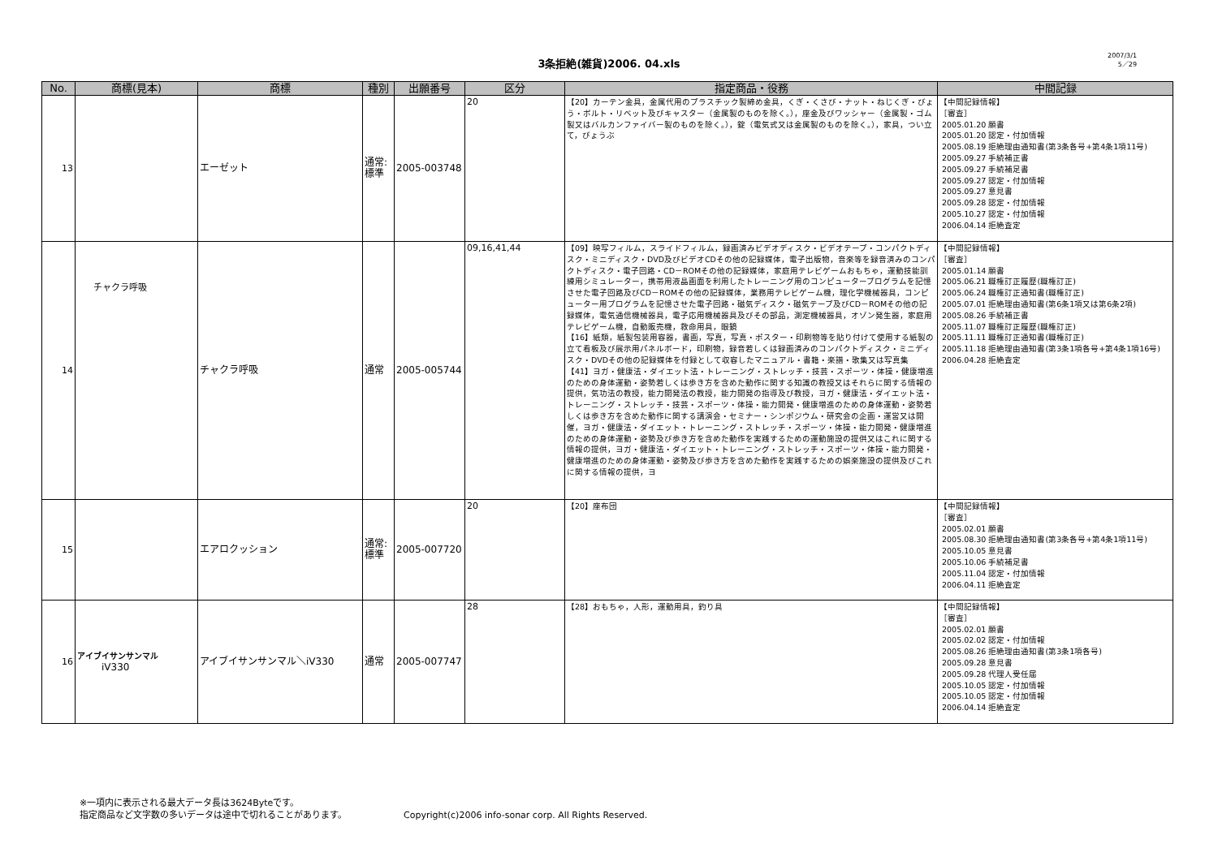3条拒絶(雑貨)2006. 04.xls
2007/3/1
5／29
| No. | 商標(見本) | 商標 | 種別 | 出願番号 | 区分 | 指定商品・役務 | 中間記録 |
| --- | --- | --- | --- | --- | --- | --- | --- |
| 13 | | エーゼット | 通常: 標準 | 2005-003748 | 20 | 【20】カーテン金具，金属代用のプラスチック製締め金具，くぎ・くさび・ナット・ねじくぎ・びょう・ボルト・リベット及びキャスター（金属製のものを除く。），座金及びワッシャー（金属製・ゴム製又はバルカンファイバー製のものを除く。），錠（電気式又は金属製のものを除く。），家具，つい立て，びょうぶ | 【中間記録情報】 ［審査］ 2005.01.20 願書 2005.01.20 認定・付加情報 2005.08.19 拒絶理由通知書(第3条各号+第4条1項11号) 2005.09.27 手続補正書 2005.09.27 手続補足書 2005.09.27 認定・付加情報 2005.09.27 意見書 2005.09.28 認定・付加情報 2005.10.27 認定・付加情報 2006.04.14 拒絶査定 |
| 14 | チャクラ呼吸 | チャクラ呼吸 | 通常 | 2005-005744 | 09,16,41,44 | 【09】映写フィルム，スライドフィルム，録画済みビデオディスク・ビデオテープ・コンパクトディスク・ミニディスク・DVD及びビデオCDその他の記録媒体，電子出版物，音楽等を録音済みのコンパクトディスク・電子回路・CD－ROMその他の記録媒体，家庭用テレビゲームおもちゃ，運動技能訓練用シミュレーター，携帯用液晶画面を利用したトレーニング用のコンピュータープログラムを記憶させた電子回路及びCD－ROMその他の記録媒体，業務用テレビゲーム機，理化学機械器具，コンピューター用プログラムを記憶させた電子回路・磁気ディスク・磁気テープ及びCD－ROMその他の記録媒体，電気通信機械器具，電子応用機械器具及びその部品，測定機械器具，オゾン発生器，家庭用テレビゲーム機，自動販売機，救命用具，眼鏡 【16】紙類，紙製包装用容器，書画，写真，写真・ポスター・印刷物等を貼り付けて使用する紙製の立て看板及び展示用パネルボード，印刷物，録音若しくは録画済みのコンパクトディスク・ミニディスク・DVDその他の記録媒体を付録として収容したマニュアル・書籍・楽譜・歌集又は写真集 【41】ヨガ・健康法・ダイエット法・トレーニング・ストレッチ・技芸・スポーツ・体操・健康増進のための身体運動・姿勢若しくは歩き方を含めた動作に関する知識の教授又はそれらに関する情報の提供，気功法の教授，能力開発法の教授，能力開発の指導及び教授，ヨガ・健康法・ダイエット法・トレーニング・ストレッチ・技芸・スポーツ・体操・能力開発・健康増進のための身体運動・姿勢若しくは歩き方を含めた動作に関する講演会・セミナー・シンポジウム・研究会の企画・運営又は開催，ヨガ・健康法・ダイエット・トレーニング・ストレッチ・スポーツ・体操・能力開発・健康増進のための身体運動・姿勢及び歩き方を含めた動作を実践するための運動施設の提供又はこれに関する情報の提供，ヨガ・健康法・ダイエット・トレーニング・ストレッチ・スポーツ・体操・能力開発・健康増進のための身体運動・姿勢及び歩き方を含めた動作を実践するための娯楽施設の提供及びこれに関する情報の提供，ヨ | 【中間記録情報】 ［審査］ 2005.01.14 願書 2005.06.21 職権訂正履歴(職権訂正) 2005.06.24 職権訂正通知書(職権訂正) 2005.07.01 拒絶理由通知書(第6条1項又は第6条2項) 2005.08.26 手続補正書 2005.11.07 職権訂正履歴(職権訂正) 2005.11.11 職権訂正通知書(職権訂正) 2005.11.18 拒絶理由通知書(第3条1項各号+第4条1項16号) 2006.04.28 拒絶査定 |
| 15 | | エアロクッション | 通常: 標準 | 2005-007720 | 20 | 【20】座布団 | 【中間記録情報】 ［審査］ 2005.02.01 願書 2005.08.30 拒絶理由通知書(第3条各号+第4条1項11号) 2005.10.05 意見書 2005.10.06 手続補足書 2005.11.04 認定・付加情報 2006.04.11 拒絶査定 |
| 16 | アイブイサンサンマル iV330 | アイブイサンサンマル＼iV330 | 通常 | 2005-007747 | 28 | 【28】おもちゃ，人形，運動用具，釣り具 | 【中間記録情報】 ［審査］ 2005.02.01 願書 2005.02.02 認定・付加情報 2005.08.26 拒絶理由通知書(第3条1項各号) 2005.09.28 意見書 2005.09.28 代理人受任届 2005.10.05 認定・付加情報 2005.10.05 認定・付加情報 2006.04.14 拒絶査定 |
※一項内に表示される最大データ長は3624Byteです。
指定商品など文字数の多いデータは途中で切れることがあります。 Copyright(c)2006 info-sonar corp. All Rights Reserved.